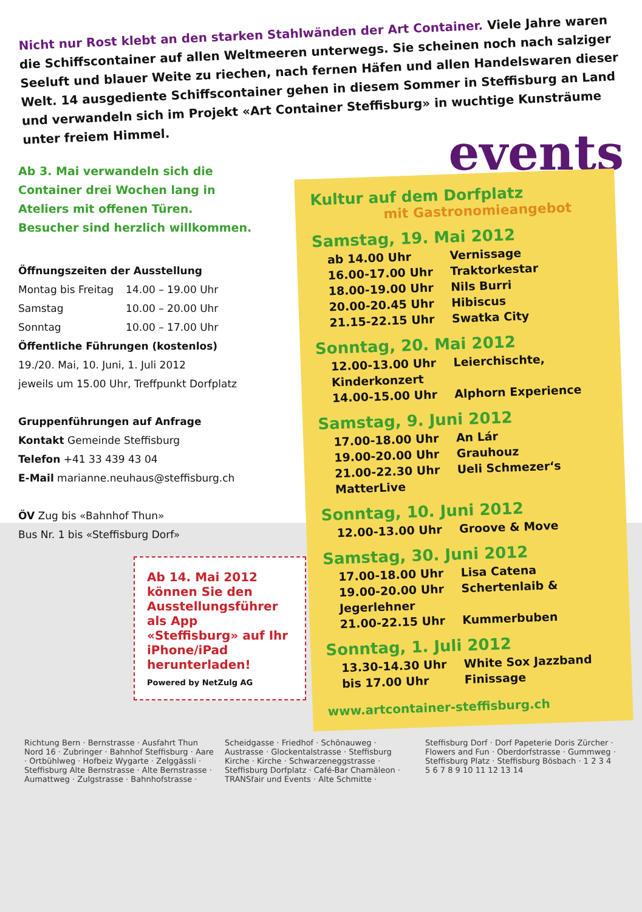Nicht nur Rost klebt an den starken Stahlwänden der Art Container. Viele Jahre waren die Schiffscontainer auf allen Weltmeeren unterwegs. Sie scheinen noch nach salziger Seeluft und blauer Weite zu riechen, nach fernen Häfen und allen Handelswaren dieser Welt. 14 ausgediente Schiffscontainer gehen in diesem Sommer in Steffisburg an Land und verwandeln sich im Projekt «Art Container Steffisburg» in wuchtige Kunsträume unter freiem Himmel.
Ab 3. Mai verwandeln sich die
Container drei Wochen lang in
Ateliers mit offenen Türen.
Besucher sind herzlich willkommen.
Öffnungszeiten der Ausstellung
| Montag bis Freitag | 14.00 – 19.00 Uhr |
| Samstag | 10.00 – 20.00 Uhr |
| Sonntag | 10.00 – 17.00 Uhr |
Öffentliche Führungen (kostenlos)
19./20. Mai, 10. Juni, 1. Juli 2012
jeweils um 15.00 Uhr, Treffpunkt Dorfplatz
Gruppenführungen auf Anfrage
Kontakt Gemeinde Steffisburg
Telefon +41 33 439 43 04
E-Mail marianne.neuhaus@steffisburg.ch
ÖV Zug bis «Bahnhof Thun»
Bus Nr. 1 bis «Steffisburg Dorf»
Ab 14. Mai 2012 können Sie den Ausstellungsführer als App «Steffisburg» auf Ihr iPhone/iPad herunterladen!
Powered by NetZulg AG
events
Kultur auf dem Dorfplatz
mit Gastronomieangebot
Samstag, 19. Mai 2012
ab 14.00 Uhr Vernissage
16.00-17.00 Uhr Traktorkestar
18.00-19.00 Uhr Nils Burri
20.00-20.45 Uhr Hibiscus
21.15-22.15 Uhr Swatka City
Sonntag, 20. Mai 2012
12.00-13.00 Uhr Leierchischte, Kinderkonzert
14.00-15.00 Uhr Alphorn Experience
Samstag, 9. Juni 2012
17.00-18.00 Uhr An Lár
19.00-20.00 Uhr Grauhouz
21.00-22.30 Uhr Ueli Schmezer‘s MatterLive
Sonntag, 10. Juni 2012
12.00-13.00 Uhr Groove & Move
Samstag, 30. Juni 2012
17.00-18.00 Uhr Lisa Catena
19.00-20.00 Uhr Schertenlaib & Jegerlehner
21.00-22.15 Uhr Kummerbuben
Sonntag, 1. Juli 2012
13.30-14.30 Uhr White Sox Jazzband
bis 17.00 Uhr Finissage
www.artcontainer-steffisburg.ch
Richtung Bern · Bernstrasse · Ausfahrt Thun Nord 16 · Zubringer · Bahnhof Steffisburg · Aare · Ortbühlweg · Hofbeiz Wygarte · Zelggässli · Steffisburg Alte Bernstrasse · Alte Bernstrasse · Aumattweg · Zulgstrasse · Bahnhofstrasse · Scheidgasse · Friedhof · Schönauweg · Austrasse · Glockentalstrasse · Steffisburg Kirche · Kirche · Schwarzeneggstrasse · Steffisburg Dorfplatz · Café-Bar Chamäleon · TRANSfair und Events · Alte Schmitte · Steffisburg Dorf · Dorf Papeterie Doris Zürcher · Flowers and Fun · Oberdorfstrasse · Gummweg · Steffisburg Platz · Steffisburg Bösbach · 1 2 3 4 5 6 7 8 9 10 11 12 13 14